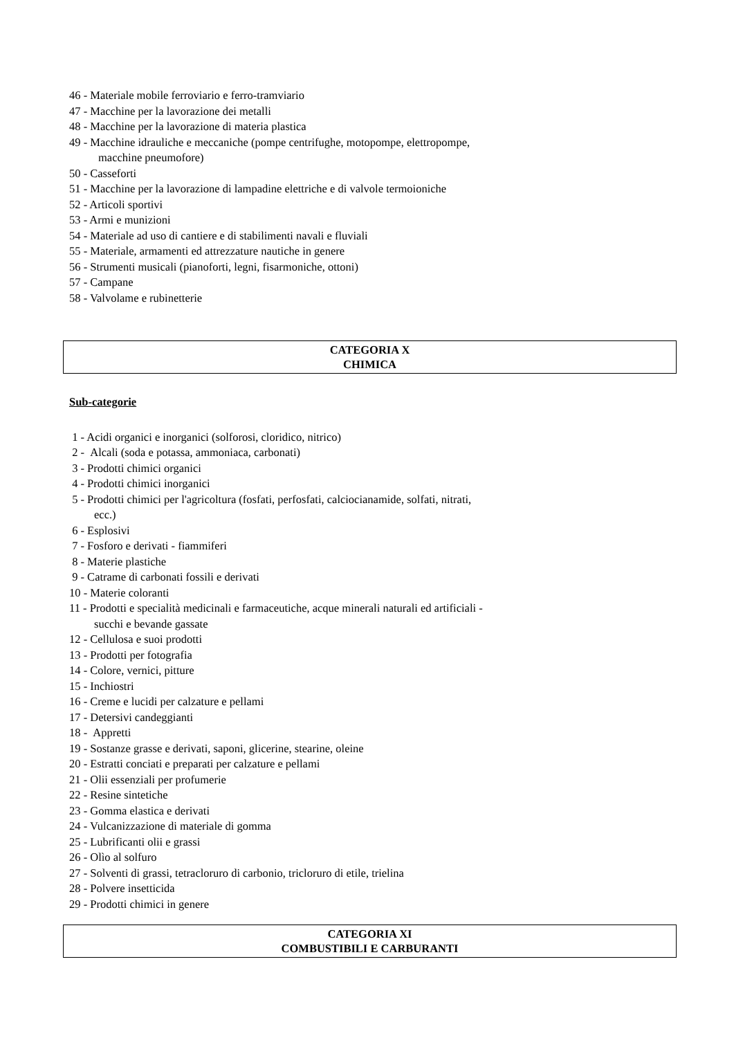46 - Materiale mobile ferroviario e ferro-tramviario
47 - Macchine per la lavorazione dei metalli
48 - Macchine per la lavorazione di materia plastica
49 - Macchine idrauliche e meccaniche (pompe centrifughe, motopompe, elettropompe,
macchine pneumofore)
50 - Casseforti
51 - Macchine per la lavorazione di lampadine elettriche e di valvole termoioniche
52 - Articoli sportivi
53 - Armi e munizioni
54 - Materiale ad uso di cantiere e di stabilimenti navali e fluviali
55 - Materiale, armamenti ed attrezzature nautiche in genere
56 - Strumenti musicali (pianoforti, legni, fisarmoniche, ottoni)
57 - Campane
58 - Valvolame e rubinetterie
CATEGORIA X
CHIMICA
Sub-categorie
1 - Acidi organici e inorganici (solforosi, cloridico, nitrico)
2 - Alcali (soda e potassa, ammoniaca, carbonati)
3 - Prodotti chimici organici
4 - Prodotti chimici inorganici
5 - Prodotti chimici per l'agricoltura (fosfati, perfosfati, calciocianamide, solfati, nitrati,
ecc.)
6 - Esplosivi
7 - Fosforo e derivati - fiammiferi
8 - Materie plastiche
9 - Catrame di carbonati fossili e derivati
10 - Materie coloranti
11 - Prodotti e specialità medicinali e farmaceutiche, acque minerali naturali ed artificiali -
succhi e bevande gassate
12 - Cellulosa e suoi prodotti
13 - Prodotti per fotografia
14 - Colore, vernici, pitture
15 - Inchiostri
16 - Creme e lucidi per calzature e pellami
17 - Detersivi candeggianti
18 - Appretti
19 - Sostanze grasse e derivati, saponi, glicerine, stearine, oleine
20 - Estratti conciati e preparati per calzature e pellami
21 - Olii essenziali per profumerie
22 - Resine sintetiche
23 - Gomma elastica e derivati
24 - Vulcanizzazione di materiale di gomma
25 - Lubrificanti olii e grassi
26 - Olìo al solfuro
27 - Solventi di grassi, tetracloruro di carbonio, tricloruro di etile, trielina
28 - Polvere insetticida
29 - Prodotti chimici in genere
CATEGORIA XI
COMBUSTIBILI E CARBURANTI